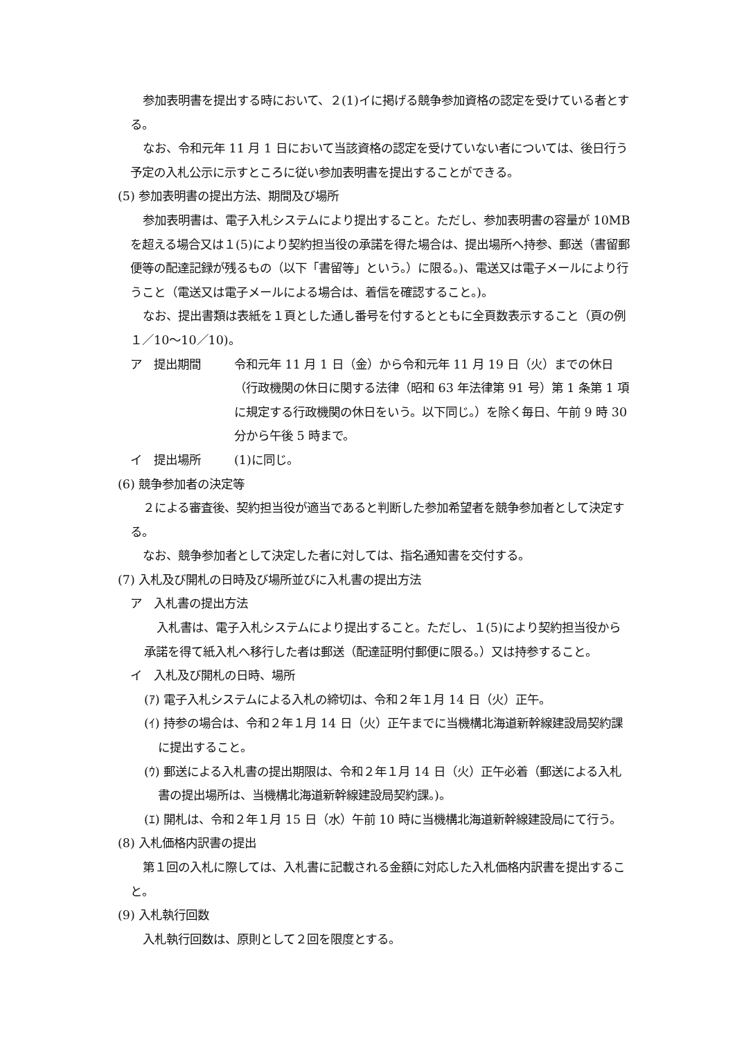参加表明書を提出する時において、２(1)イに掲げる競争参加資格の認定を受けている者とする。
なお、令和元年 11 月 1 日において当該資格の認定を受けていない者については、後日行う予定の入札公示に示すところに従い参加表明書を提出することができる。
(5) 参加表明書の提出方法、期間及び場所
参加表明書は、電子入札システムにより提出すること。ただし、参加表明書の容量が 10MB を超える場合又は１(5)により契約担当役の承諾を得た場合は、提出場所へ持参、郵送（書留郵便等の配達記録が残るもの（以下「書留等」という。）に限る。)、電送又は電子メールにより行うこと（電送又は電子メールによる場合は、着信を確認すること。)。
なお、提出書類は表紙を１頁とした通し番号を付するとともに全頁数表示すること（頁の例１／10～10／10)。
ア　提出期間 令和元年 11 月 1 日（金）から令和元年 11 月 19 日（火）までの休日（行政機関の休日に関する法律（昭和 63 年法律第 91 号）第 1 条第 1 項に規定する行政機関の休日をいう。以下同じ。）を除く毎日、午前 9 時 30 分から午後 5 時まで。
イ　提出場所 (1)に同じ。
(6) 競争参加者の決定等
２による審査後、契約担当役が適当であると判断した参加希望者を競争参加者として決定する。
なお、競争参加者として決定した者に対しては、指名通知書を交付する。
(7) 入札及び開札の日時及び場所並びに入札書の提出方法
ア　入札書の提出方法
入札書は、電子入札システムにより提出すること。ただし、１(5)により契約担当役から承諾を得て紙入札へ移行した者は郵送（配達証明付郵便に限る。）又は持参すること。
イ　入札及び開札の日時、場所
(ｱ) 電子入札システムによる入札の締切は、令和２年１月 14 日（火）正午。
(ｲ) 持参の場合は、令和２年１月 14 日（火）正午までに当機構北海道新幹線建設局契約課に提出すること。
(ｳ) 郵送による入札書の提出期限は、令和２年１月 14 日（火）正午必着（郵送による入札書の提出場所は、当機構北海道新幹線建設局契約課。)。
(ｴ) 開札は、令和２年１月 15 日（水）午前 10 時に当機構北海道新幹線建設局にて行う。
(8) 入札価格内訳書の提出
第１回の入札に際しては、入札書に記載される金額に対応した入札価格内訳書を提出すること。
(9) 入札執行回数
入札執行回数は、原則として２回を限度とする。